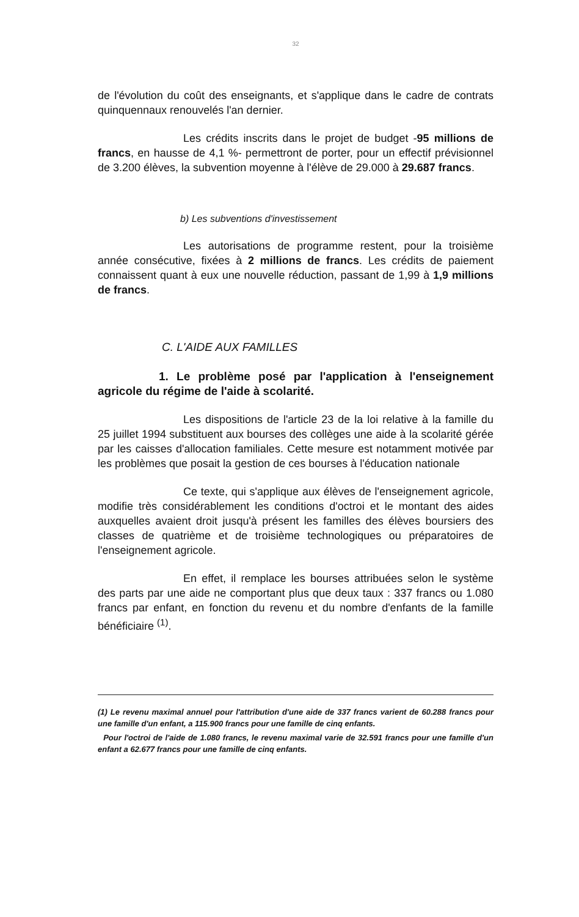32
de l'évolution du coût des enseignants, et s'applique dans le cadre de contrats quinquennaux renouvelés l'an dernier.
Les crédits inscrits dans le projet de budget -95 millions de francs, en hausse de 4,1 %- permettront de porter, pour un effectif prévisionnel de 3.200 élèves, la subvention moyenne à l'élève de 29.000 à 29.687 francs.
b) Les subventions d'investissement
Les autorisations de programme restent, pour la troisième année consécutive, fixées à 2 millions de francs. Les crédits de paiement connaissent quant à eux une nouvelle réduction, passant de 1,99 à 1,9 millions de francs.
C. L'AIDE AUX FAMILLES
1. Le problème posé par l'application à l'enseignement agricole du régime de l'aide à scolarité.
Les dispositions de l'article 23 de la loi relative à la famille du 25 juillet 1994 substituent aux bourses des collèges une aide à la scolarité gérée par les caisses d'allocation familiales. Cette mesure est notamment motivée par les problèmes que posait la gestion de ces bourses à l'éducation nationale
Ce texte, qui s'applique aux élèves de l'enseignement agricole, modifie très considérablement les conditions d'octroi et le montant des aides auxquelles avaient droit jusqu'à présent les familles des élèves boursiers des classes de quatrième et de troisième technologiques ou préparatoires de l'enseignement agricole.
En effet, il remplace les bourses attribuées selon le système des parts par une aide ne comportant plus que deux taux : 337 francs ou 1.080 francs par enfant, en fonction du revenu et du nombre d'enfants de la famille bénéficiaire <sup>(1)</sup>.
(1) Le revenu maximal annuel pour l'attribution d'une aide de 337 francs varient de 60.288 francs pour une famille d'un enfant, a 115.900 francs pour une famille de cinq enfants.
Pour l'octroi de l'aide de 1.080 francs, le revenu maximal varie de 32.591 francs pour une famille d'un enfant a 62.677 francs pour une famille de cinq enfants.